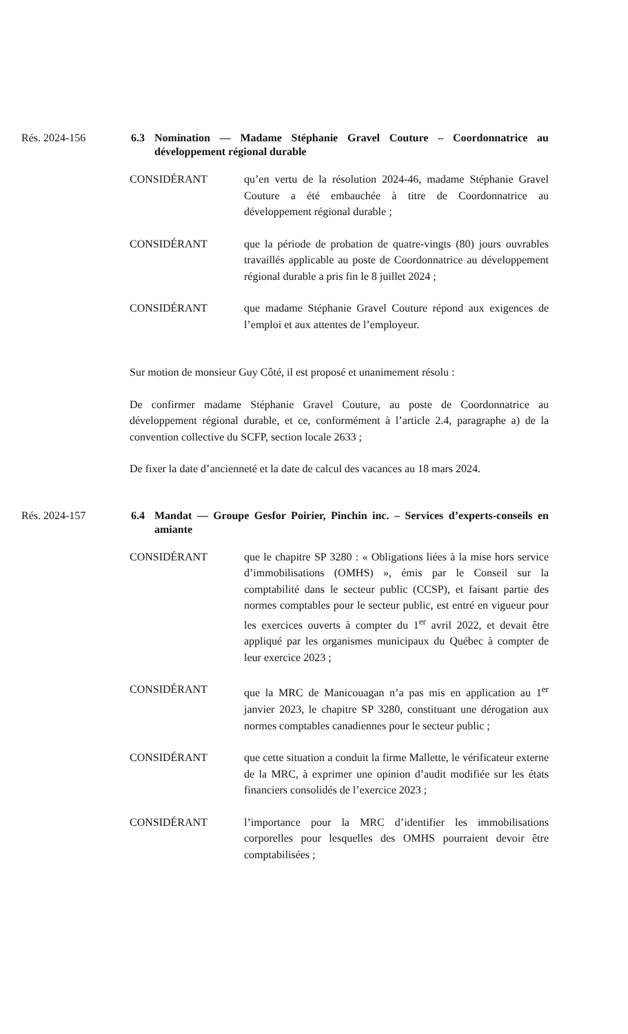Rés. 2024-156 6.3 Nomination — Madame Stéphanie Gravel Couture – Coordonnatrice au développement régional durable
CONSIDÉRANT qu’en vertu de la résolution 2024-46, madame Stéphanie Gravel Couture a été embauchée à titre de Coordonnatrice au développement régional durable ;
CONSIDÉRANT que la période de probation de quatre-vingts (80) jours ouvrables travaillés applicable au poste de Coordonnatrice au développement régional durable a pris fin le 8 juillet 2024 ;
CONSIDÉRANT que madame Stéphanie Gravel Couture répond aux exigences de l’emploi et aux attentes de l’employeur.
Sur motion de monsieur Guy Côté, il est proposé et unanimement résolu :
De confirmer madame Stéphanie Gravel Couture, au poste de Coordonnatrice au développement régional durable, et ce, conformément à l’article 2.4, paragraphe a) de la convention collective du SCFP, section locale 2633 ;
De fixer la date d’ancienneté et la date de calcul des vacances au 18 mars 2024.
Rés. 2024-157 6.4 Mandat — Groupe Gesfor Poirier, Pinchin inc. – Services d’experts-conseils en amiante
CONSIDÉRANT que le chapitre SP 3280 : « Obligations liées à la mise hors service d’immobilisations (OMHS) », émis par le Conseil sur la comptabilité dans le secteur public (CCSP), et faisant partie des normes comptables pour le secteur public, est entré en vigueur pour les exercices ouverts à compter du 1<sup>er</sup> avril 2022, et devait être appliqué par les organismes municipaux du Québec à compter de leur exercice 2023 ;
CONSIDÉRANT que la MRC de Manicouagan n’a pas mis en application au 1<sup>er</sup> janvier 2023, le chapitre SP 3280, constituant une dérogation aux normes comptables canadiennes pour le secteur public ;
CONSIDÉRANT que cette situation a conduit la firme Mallette, le vérificateur externe de la MRC, à exprimer une opinion d’audit modifiée sur les états financiers consolidés de l’exercice 2023 ;
CONSIDÉRANT l’importance pour la MRC d’identifier les immobilisations corporelles pour lesquelles des OMHS pourraient devoir être comptabilisées ;